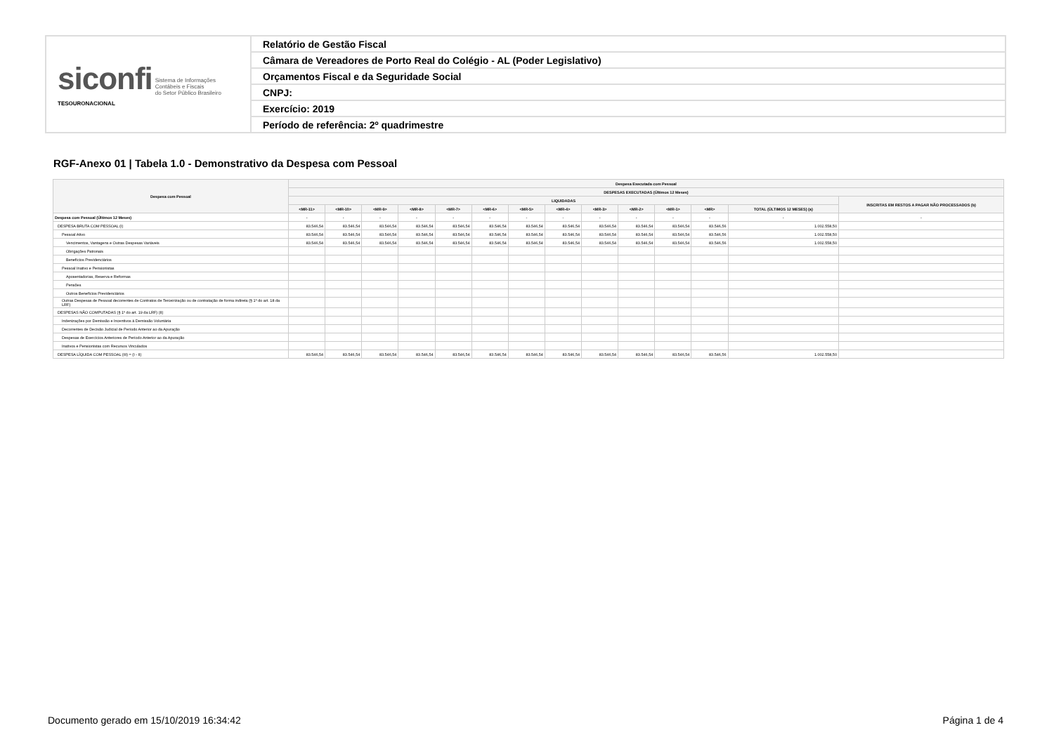| siconfi Sistema de Informações Contábeis e Fiscais do Setor Público Brasileiro TESOURONACIONAL | Relatório de Gestão Fiscal |
| | Câmara de Vereadores de Porto Real do Colégio - AL (Poder Legislativo) |
| | Orçamentos Fiscal e da Seguridade Social |
| | CNPJ: |
| | Exercício: 2019 |
| | Período de referência: 2º quadrimestre |
RGF-Anexo 01 | Tabela 1.0 - Demonstrativo da Despesa com Pessoal
| Despesa com Pessoal | Despesa Executada com Pessoal | | | | | | | | | | | | | |
| --- | --- | --- | --- | --- | --- | --- | --- | --- | --- | --- | --- | --- | --- | --- |
| | DESPESAS EXECUTADAS (Últimos 12 Meses) | | | | | | | | | | | | | |
| | LIQUIDADAS | | | | | | | | | | | | | INSCRITAS EM RESTOS A PAGAR NÃO PROCESSADOS (b) |
| | <MR-11> | <MR-10> | <MR-9> | <MR-8> | <MR-7> | <MR-6> | <MR-5> | <MR-4> | <MR-3> | <MR-2> | <MR-1> | <MR> | TOTAL (ÚLTIMOS 12 MESES) (a) | |
| Despesa com Pessoal (Últimos 12 Meses) | - | - | - | - | - | - | - | - | - | - | - | - | - | - |
| DESPESA BRUTA COM PESSOAL (I) | 83.546,54 | 83.546,54 | 83.546,54 | 83.546,54 | 83.546,54 | 83.546,54 | 83.546,54 | 83.546,54 | 83.546,54 | 83.546,54 | 83.546,54 | 83.546,56 | 1.002.558,50 | |
| Pessoal Ativo | 83.546,54 | 83.546,54 | 83.546,54 | 83.546,54 | 83.546,54 | 83.546,54 | 83.546,54 | 83.546,54 | 83.546,54 | 83.546,54 | 83.546,54 | 83.546,56 | 1.002.558,50 | |
| Vencimentos, Vantagens e Outras Despesas Variáveis | 83.546,54 | 83.546,54 | 83.546,54 | 83.546,54 | 83.546,54 | 83.546,54 | 83.546,54 | 83.546,54 | 83.546,54 | 83.546,54 | 83.546,54 | 83.546,56 | 1.002.558,50 | |
| Obrigações Patronais | | | | | | | | | | | | | | |
| Benefícios Previdenciários | | | | | | | | | | | | | | |
| Pessoal Inativo e Pensionistas | | | | | | | | | | | | | | |
| Aposentadorias, Reserva e Reformas | | | | | | | | | | | | | | |
| Pensões | | | | | | | | | | | | | | |
| Outros Benefícios Previdenciários | | | | | | | | | | | | | | |
| Outras Despesas de Pessoal decorrentes de Contratos de Terceirização ou de contratação de forma indireta (§ 1º do art. 18 da LRF) | | | | | | | | | | | | | | |
| DESPESAS NÃO COMPUTADAS (§ 1º do art. 19 da LRF) (II) | | | | | | | | | | | | | | |
| Indenizações por Demissão e Incentivos à Demissão Voluntária | | | | | | | | | | | | | | |
| Decorrentes de Decisão Judicial de Período Anterior ao da Apuração | | | | | | | | | | | | | | |
| Despesas de Exercícios Anteriores de Período Anterior ao da Apuração | | | | | | | | | | | | | | |
| Inativos e Pensionistas com Recursos Vinculados | | | | | | | | | | | | | | |
| DESPESA LÍQUIDA COM PESSOAL (III) = (I - II) | 83.546,54 | 83.546,54 | 83.546,54 | 83.546,54 | 83.546,54 | 83.546,54 | 83.546,54 | 83.546,54 | 83.546,54 | 83.546,54 | 83.546,54 | 83.546,56 | 1.002.558,50 | |
Documento gerado em 15/10/2019 16:34:42
Página 1 de 4